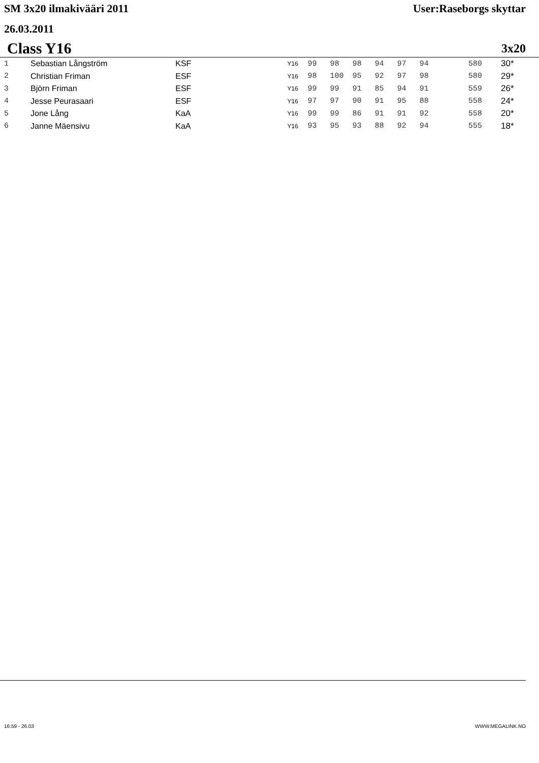SM 3x20 ilmakivääri 2011 User:Raseborgs skyttar
26.03.2011
Class Y16 3x20
| 1 | Sebastian Långström | KSF | Y16 | 99 | 98 | 98 | 94 | 97 | 94 | 580 | 30* |
| 2 | Christian Friman | ESF | Y16 | 98 | 100 | 95 | 92 | 97 | 98 | 580 | 29* |
| 3 | Björn Friman | ESF | Y16 | 99 | 99 | 91 | 85 | 94 | 91 | 559 | 26* |
| 4 | Jesse Peurasaari | ESF | Y16 | 97 | 97 | 90 | 91 | 95 | 88 | 558 | 24* |
| 5 | Jone Lång | KaA | Y16 | 99 | 99 | 86 | 91 | 91 | 92 | 558 | 20* |
| 6 | Janne Mäensivu | KaA | Y16 | 93 | 95 | 93 | 88 | 92 | 94 | 555 | 18* |
16:59 - 26.03 WWW.MEGALINK.NO